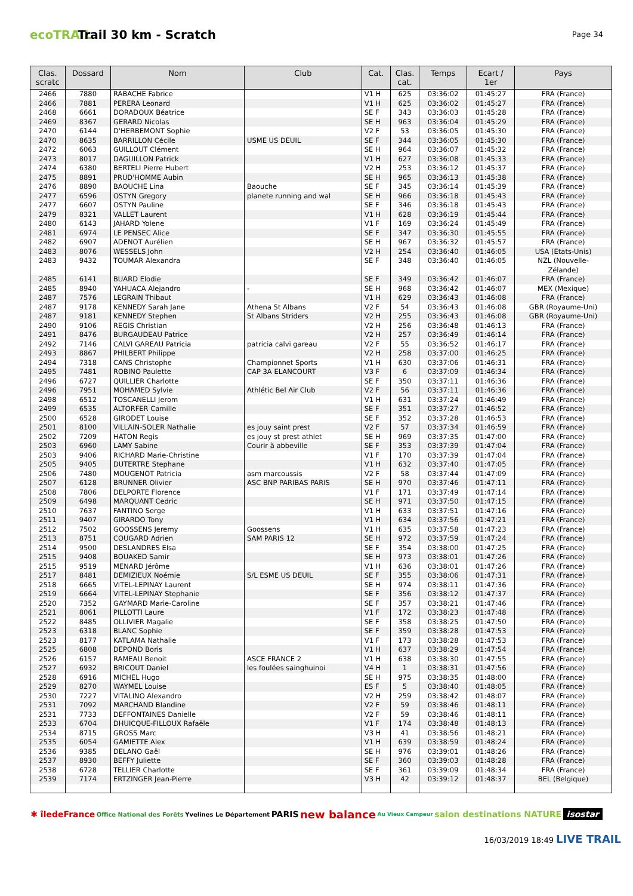ecoTRAIL
Trail 30 km - Scratch
Page 34
| Clas. scratc | Dossard | Nom | Club | Cat. | Clas. cat. | Temps | Ecart / 1er | Pays |
| --- | --- | --- | --- | --- | --- | --- | --- | --- |
| 2466 | 7880 | RABACHE Fabrice | | V1 H | 625 | 03:36:02 | 01:45:27 | FRA (France) |
| 2466 | 7881 | PERERA Leonard | | V1 H | 625 | 03:36:02 | 01:45:27 | FRA (France) |
| 2468 | 6661 | DORADOUX Béatrice | | SE F | 343 | 03:36:03 | 01:45:28 | FRA (France) |
| 2469 | 8367 | GERARD Nicolas | | SE H | 963 | 03:36:04 | 01:45:29 | FRA (France) |
| 2470 | 6144 | D'HERBEMONT Sophie | | V2 F | 53 | 03:36:05 | 01:45:30 | FRA (France) |
| 2470 | 8635 | BARRILLON Cécile | USME US DEUIL | SE F | 344 | 03:36:05 | 01:45:30 | FRA (France) |
| 2472 | 6063 | GUILLOUT Clément | | SE H | 964 | 03:36:07 | 01:45:32 | FRA (France) |
| 2473 | 8017 | DAGUILLON Patrick | | V1 H | 627 | 03:36:08 | 01:45:33 | FRA (France) |
| 2474 | 6380 | BERTELI Pierre Hubert | | V2 H | 253 | 03:36:12 | 01:45:37 | FRA (France) |
| 2475 | 8891 | PRUD'HOMME Aubin | | SE H | 965 | 03:36:13 | 01:45:38 | FRA (France) |
| 2476 | 8890 | BAOUCHE Lina | Baouche | SE F | 345 | 03:36:14 | 01:45:39 | FRA (France) |
| 2477 | 6596 | OSTYN Gregory | planete running and wal | SE H | 966 | 03:36:18 | 01:45:43 | FRA (France) |
| 2477 | 6607 | OSTYN Pauline | | SE F | 346 | 03:36:18 | 01:45:43 | FRA (France) |
| 2479 | 8321 | VALLET Laurent | | V1 H | 628 | 03:36:19 | 01:45:44 | FRA (France) |
| 2480 | 6143 | JAHARD Yolene | | V1 F | 169 | 03:36:24 | 01:45:49 | FRA (France) |
| 2481 | 6974 | LE PENSEC Alice | | SE F | 347 | 03:36:30 | 01:45:55 | FRA (France) |
| 2482 | 6907 | ADENOT Aurélien | | SE H | 967 | 03:36:32 | 01:45:57 | FRA (France) |
| 2483 | 8076 | WESSELS John | | V2 H | 254 | 03:36:40 | 01:46:05 | USA (Etats-Unis) |
| 2483 | 9432 | TOUMAR Alexandra | | SE F | 348 | 03:36:40 | 01:46:05 | NZL (Nouvelle- Zélande) |
| 2485 | 6141 | BUARD Elodie | | SE F | 349 | 03:36:42 | 01:46:07 | FRA (France) |
| 2485 | 8940 | YAHUACA Alejandro | - | SE H | 968 | 03:36:42 | 01:46:07 | MEX (Mexique) |
| 2487 | 7576 | LEGRAIN Thibaut | | V1 H | 629 | 03:36:43 | 01:46:08 | FRA (France) |
| 2487 | 9178 | KENNEDY Sarah Jane | Athena St Albans | V2 F | 54 | 03:36:43 | 01:46:08 | GBR (Royaume-Uni) |
| 2487 | 9181 | KENNEDY Stephen | St Albans Striders | V2 H | 255 | 03:36:43 | 01:46:08 | GBR (Royaume-Uni) |
| 2490 | 9106 | REGIS Christian | | V2 H | 256 | 03:36:48 | 01:46:13 | FRA (France) |
| 2491 | 8476 | BURGAUDEAU Patrice | | V2 H | 257 | 03:36:49 | 01:46:14 | FRA (France) |
| 2492 | 7146 | CALVI GAREAU Patricia | patricia calvi gareau | V2 F | 55 | 03:36:52 | 01:46:17 | FRA (France) |
| 2493 | 8867 | PHILBERT Philippe | | V2 H | 258 | 03:37:00 | 01:46:25 | FRA (France) |
| 2494 | 7318 | CANS Christophe | Championnet Sports | V1 H | 630 | 03:37:06 | 01:46:31 | FRA (France) |
| 2495 | 7481 | ROBINO Paulette | CAP 3A ELANCOURT | V3 F | 6 | 03:37:09 | 01:46:34 | FRA (France) |
| 2496 | 6727 | QUILLIER Charlotte | | SE F | 350 | 03:37:11 | 01:46:36 | FRA (France) |
| 2496 | 7951 | MOHAMED Sylvie | Athlétic Bel Air Club | V2 F | 56 | 03:37:11 | 01:46:36 | FRA (France) |
| 2498 | 6512 | TOSCANELLI Jerom | | V1 H | 631 | 03:37:24 | 01:46:49 | FRA (France) |
| 2499 | 6535 | ALTORFER Camille | | SE F | 351 | 03:37:27 | 01:46:52 | FRA (France) |
| 2500 | 6528 | GIRODET Louise | | SE F | 352 | 03:37:28 | 01:46:53 | FRA (France) |
| 2501 | 8100 | VILLAIN-SOLER Nathalie | es jouy saint prest | V2 F | 57 | 03:37:34 | 01:46:59 | FRA (France) |
| 2502 | 7209 | HATON Regis | es jouy st prest athlet | SE H | 969 | 03:37:35 | 01:47:00 | FRA (France) |
| 2503 | 6960 | LAMY Sabine | Courir à abbeville | SE F | 353 | 03:37:39 | 01:47:04 | FRA (France) |
| 2503 | 9406 | RICHARD Marie-Christine | | V1 F | 170 | 03:37:39 | 01:47:04 | FRA (France) |
| 2505 | 9405 | DUTERTRE Stephane | | V1 H | 632 | 03:37:40 | 01:47:05 | FRA (France) |
| 2506 | 7480 | MOUGENOT Patricia | asm marcoussis | V2 F | 58 | 03:37:44 | 01:47:09 | FRA (France) |
| 2507 | 6128 | BRUNNER Olivier | ASC BNP PARIBAS PARIS | SE H | 970 | 03:37:46 | 01:47:11 | FRA (France) |
| 2508 | 7806 | DELPORTE Florence | | V1 F | 171 | 03:37:49 | 01:47:14 | FRA (France) |
| 2509 | 6498 | MARQUANT Cedric | | SE H | 971 | 03:37:50 | 01:47:15 | FRA (France) |
| 2510 | 7637 | FANTINO Serge | | V1 H | 633 | 03:37:51 | 01:47:16 | FRA (France) |
| 2511 | 9407 | GIRARDO Tony | | V1 H | 634 | 03:37:56 | 01:47:21 | FRA (France) |
| 2512 | 7502 | GOOSSENS Jeremy | Goossens | V1 H | 635 | 03:37:58 | 01:47:23 | FRA (France) |
| 2513 | 8751 | COUGARD Adrien | SAM PARIS 12 | SE H | 972 | 03:37:59 | 01:47:24 | FRA (France) |
| 2514 | 9500 | DESLANDRES Elsa | | SE F | 354 | 03:38:00 | 01:47:25 | FRA (France) |
| 2515 | 9408 | BOUAKED Samir | | SE H | 973 | 03:38:01 | 01:47:26 | FRA (France) |
| 2515 | 9519 | MENARD Jérôme | | V1 H | 636 | 03:38:01 | 01:47:26 | FRA (France) |
| 2517 | 8481 | DEMIZIEUX Noémie | S/L ESME US DEUIL | SE F | 355 | 03:38:06 | 01:47:31 | FRA (France) |
| 2518 | 6665 | VITEL-LEPINAY Laurent | | SE H | 974 | 03:38:11 | 01:47:36 | FRA (France) |
| 2519 | 6664 | VITEL-LEPINAY Stephanie | | SE F | 356 | 03:38:12 | 01:47:37 | FRA (France) |
| 2520 | 7352 | GAYMARD Marie-Caroline | | SE F | 357 | 03:38:21 | 01:47:46 | FRA (France) |
| 2521 | 8061 | PILLOTTI Laure | | V1 F | 172 | 03:38:23 | 01:47:48 | FRA (France) |
| 2522 | 8485 | OLLIVIER Magalie | | SE F | 358 | 03:38:25 | 01:47:50 | FRA (France) |
| 2523 | 6318 | BLANC Sophie | | SE F | 359 | 03:38:28 | 01:47:53 | FRA (France) |
| 2523 | 8177 | KATLAMA Nathalie | | V1 F | 173 | 03:38:28 | 01:47:53 | FRA (France) |
| 2525 | 6808 | DEPOND Boris | | V1 H | 637 | 03:38:29 | 01:47:54 | FRA (France) |
| 2526 | 6157 | RAMEAU Benoit | ASCE FRANCE 2 | V1 H | 638 | 03:38:30 | 01:47:55 | FRA (France) |
| 2527 | 6932 | BRICOUT Daniel | les foulées sainghuinoi | V4 H | 1 | 03:38:31 | 01:47:56 | FRA (France) |
| 2528 | 6916 | MICHEL Hugo | | SE H | 975 | 03:38:35 | 01:48:00 | FRA (France) |
| 2529 | 8270 | WAYMEL Louise | | ES F | 5 | 03:38:40 | 01:48:05 | FRA (France) |
| 2530 | 7227 | VITALINO Alexandro | | V2 H | 259 | 03:38:42 | 01:48:07 | FRA (France) |
| 2531 | 7092 | MARCHAND Blandine | | V2 F | 59 | 03:38:46 | 01:48:11 | FRA (France) |
| 2531 | 7733 | DEFFONTAINES Danielle | | V2 F | 59 | 03:38:46 | 01:48:11 | FRA (France) |
| 2533 | 6704 | DHUICQUE-FILLOUX Rafaële | | V1 F | 174 | 03:38:48 | 01:48:13 | FRA (France) |
| 2534 | 8715 | GROSS Marc | | V3 H | 41 | 03:38:56 | 01:48:21 | FRA (France) |
| 2535 | 6054 | GAMIETTE Alex | | V1 H | 639 | 03:38:59 | 01:48:24 | FRA (France) |
| 2536 | 9385 | DELANO Gaël | | SE H | 976 | 03:39:01 | 01:48:26 | FRA (France) |
| 2537 | 8930 | BEFFY Juliette | | SE F | 360 | 03:39:03 | 01:48:28 | FRA (France) |
| 2538 | 6728 | TELLIER Charlotte | | SE F | 361 | 03:39:09 | 01:48:34 | FRA (France) |
| 2539 | 7174 | ERTZINGER Jean-Pierre | | V3 H | 42 | 03:39:12 | 01:48:37 | BEL (Belgique) |
✱ îledeFrance Office National des Forêts Yvelines Le Département PARIS new balance Au Vieux Campeur salon destinations NATURE isostar
16/03/2019 18:49 LIVE TRAIL